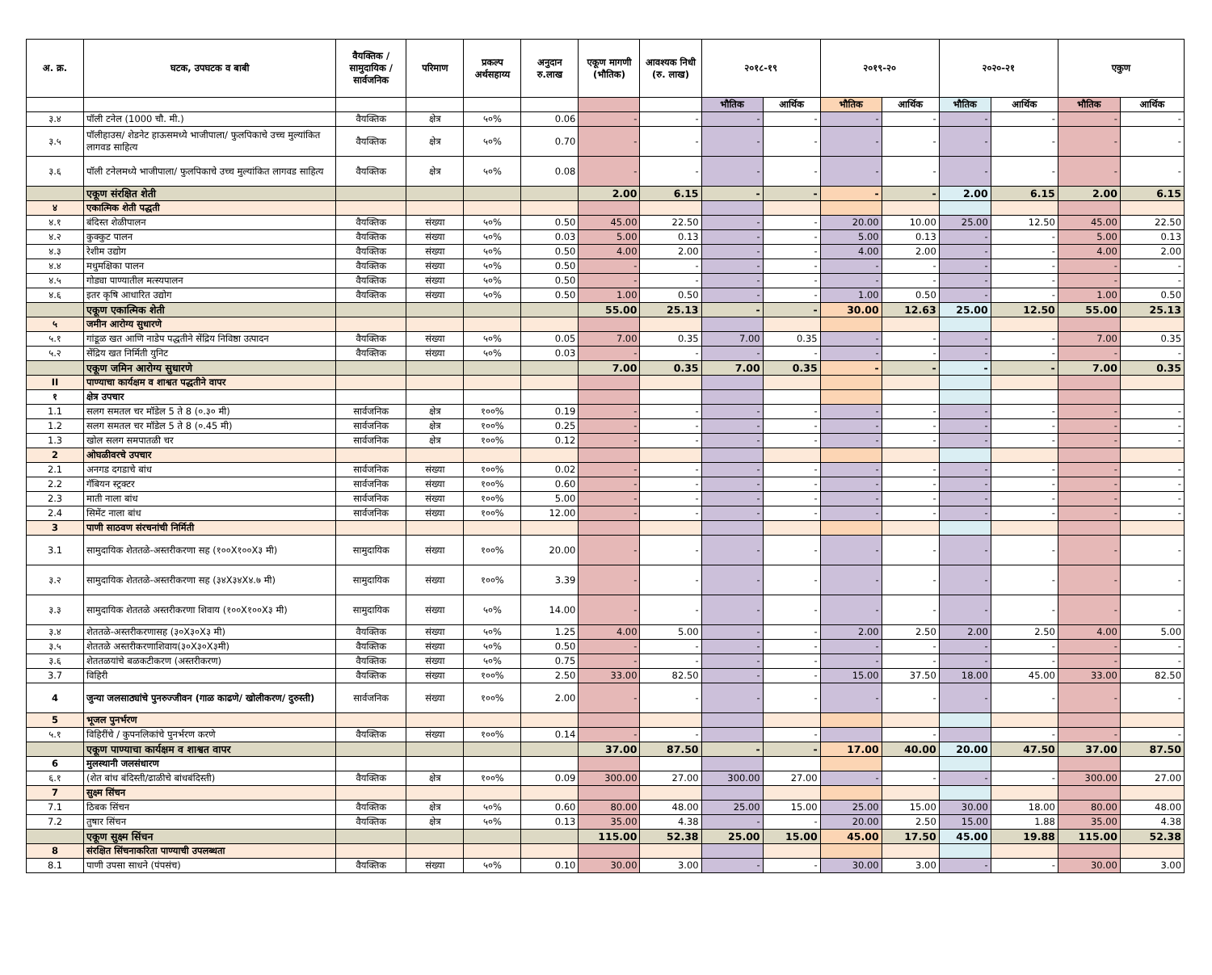| अ. क्र. | घटक, उपघटक व बाबी | वैयक्तिक /सामुदायिक /सार्वजनिक | परिमाण | प्रकल्प अर्थसहाय्य | अनुदान रु.लाख | एकूण मागणी (भौतिक) | आवश्यक निधी (रु. लाख) | २०१८-१९ | | २०१९-२० | | २०२०-२१ | | एकुण | |
| --- | --- | --- | --- | --- | --- | --- | --- | --- | --- | --- | --- | --- | --- | --- | --- |
| | | | | | | | | भौतिक | आर्थिक | भौतिक | आर्थिक | भौतिक | आर्थिक | भौतिक | आर्थिक |
| ३.४ | पॉली टनेल (1000 चौ. मी.) | वैयक्तिक | क्षेत्र | ५०% | 0.06 | - | - | - | - | - | - | - | - | - | - |
| ३.५ | पॉलीहाउस/ शेडनेट हाऊसमध्ये भाजीपाला/ फुलपिकाचे उच्च मुल्यांकित लागवड साहित्य | वैयक्तिक | क्षेत्र | ५०% | 0.70 | - | - | - | - | - | - | - | - | - | - |
| ३.६ | पॉली टनेलमध्ये भाजीपाला/ फुलपिकाचे उच्च मुल्यांकित लागवड साहित्य | वैयक्तिक | क्षेत्र | ५०% | 0.08 | - | - | - | - | - | - | - | - | - | - |
| | एकूण संरक्षित शेती | | | | | 2.00 | 6.15 | - | - | - | - | 2.00 | 6.15 | 2.00 | 6.15 |
| ४ | एकात्मिक शेती पद्धती | | | | | | | | | | | | | | |
| ४.१ | बंदिस्त शेळीपालन | वैयक्तिक | संख्या | ५०% | 0.50 | 45.00 | 22.50 | - | - | 20.00 | 10.00 | 25.00 | 12.50 | 45.00 | 22.50 |
| ४.२ | कुक्कुट पालन | वैयक्तिक | संख्या | ५०% | 0.03 | 5.00 | 0.13 | - | - | 5.00 | 0.13 | - | - | 5.00 | 0.13 |
| ४.३ | रेशीम उद्योग | वैयक्तिक | संख्या | ५०% | 0.50 | 4.00 | 2.00 | - | - | 4.00 | 2.00 | - | - | 4.00 | 2.00 |
| ४.४ | मधुमक्षिका पालन | वैयक्तिक | संख्या | ५०% | 0.50 | - | - | - | - | - | - | - | - | - | - |
| ४.५ | गोड्या पाण्यातील मत्स्यपालन | वैयक्तिक | संख्या | ५०% | 0.50 | - | - | - | - | - | - | - | - | - | - |
| ४.६ | इतर कृषि आधारित उद्योग | वैयक्तिक | संख्या | ५०% | 0.50 | 1.00 | 0.50 | - | - | 1.00 | 0.50 | - | - | 1.00 | 0.50 |
| | एकूण एकात्मिक शेती | | | | | 55.00 | 25.13 | - | - | 30.00 | 12.63 | 25.00 | 12.50 | 55.00 | 25.13 |
| ५ | जमीन आरोग्य सुधारणे | | | | | | | | | | | | | | |
| ५.१ | गांडूळ खत आणि नाडेप पद्धतीने सेंद्रिय निविष्ठा उत्पादन | वैयक्तिक | संख्या | ५०% | 0.05 | 7.00 | 0.35 | 7.00 | 0.35 | - | - | - | - | 7.00 | 0.35 |
| ५.२ | सेंद्रिय खत निर्मिती युनिट | वैयक्तिक | संख्या | ५०% | 0.03 | - | - | - | - | - | - | - | - | - | - |
| | एकूण जमिन आरोग्य सुधारणे | | | | | 7.00 | 0.35 | 7.00 | 0.35 | - | - | - | - | 7.00 | 0.35 |
| II | पाण्याचा कार्यक्षम व शाश्वत पद्धतीने वापर | | | | | | | | | | | | | | |
| १ | क्षेत्र उपचार | | | | | | | | | | | | | | |
| 1.1 | सलग समतल चर मॉडेल 5 ते 8 (०.३० मी) | सार्वजनिक | क्षेत्र | १००% | 0.19 | - | - | - | - | - | - | - | - | - | - |
| 1.2 | सलग समतल चर मॉडेल 5 ते 8 (०.45 मी) | सार्वजनिक | क्षेत्र | १००% | 0.25 | - | - | - | - | - | - | - | - | - | - |
| 1.3 | खोल सलग समपातळी चर | सार्वजनिक | क्षेत्र | १००% | 0.12 | - | - | - | - | - | - | - | - | - | - |
| 2 | ओघळीवरचे उपचार | | | | | | | | | | | | | | |
| 2.1 | अनगड दगडाचे बांध | सार्वजनिक | संख्या | १००% | 0.02 | - | - | - | - | - | - | - | - | - | - |
| 2.2 | गॅबियन स्ट्रक्टर | सार्वजनिक | संख्या | १००% | 0.60 | - | - | - | - | - | - | - | - | - | - |
| 2.3 | माती नाला बांध | सार्वजनिक | संख्या | १००% | 5.00 | - | - | - | - | - | - | - | - | - | - |
| 2.4 | सिमेंट नाला बांध | सार्वजनिक | संख्या | १००% | 12.00 | - | - | - | - | - | - | - | - | - | - |
| 3 | पाणी साठवण संरचनांची निर्मिती | | | | | | | | | | | | | | |
| 3.1 | सामुदायिक शेततळे-अस्तरीकरणा सह (१००X१००X३ मी) | सामुदायिक | संख्या | १००% | 20.00 | - | - | - | - | - | - | - | - | - | - |
| ३.२ | सामुदायिक शेततळे-अस्तरीकरणा सह (३४X३४X४.७ मी) | सामुदायिक | संख्या | १००% | 3.39 | - | - | - | - | - | - | - | - | - | - |
| ३.३ | सामुदायिक शेततळे अस्तरीकरणा शिवाय (१००X१००X३ मी) | सामुदायिक | संख्या | ५०% | 14.00 | - | - | - | - | - | - | - | - | - | - |
| ३.४ | शेततळे-अस्तरीकरणासह (३०X३०X३ मी) | वैयक्तिक | संख्या | ५०% | 1.25 | 4.00 | 5.00 | - | - | 2.00 | 2.50 | 2.00 | 2.50 | 4.00 | 5.00 |
| ३.५ | शेततळे अस्तरीकरणाशिवाय(३०X३०X३मी) | वैयक्तिक | संख्या | ५०% | 0.50 | - | - | - | - | - | - | - | - | - | - |
| ३.६ | शेततळयांचे बळकटीकरण (अस्तरीकरण) | वैयक्तिक | संख्या | ५०% | 0.75 | - | - | - | - | - | - | - | - | - | - |
| 3.7 | विहिरी | वैयक्तिक | संख्या | १००% | 2.50 | 33.00 | 82.50 | - | - | 15.00 | 37.50 | 18.00 | 45.00 | 33.00 | 82.50 |
| 4 | जुन्या जलसाठ्यांचे पुनरुज्जीवन (गाळ काढणे/ खोलीकरण/ दुरुस्ती) | सार्वजनिक | संख्या | १००% | 2.00 | - | - | - | - | - | - | - | - | - | - |
| 5 | भूजल पुनर्भरण | | | | | | | | | | | | | | |
| ५.१ | विहिरींचे / कुपनलिकांचे पुनर्भरण करणे | वैयक्तिक | संख्या | १००% | 0.14 | - | - | | - | | - | | - | - | - |
| | एकूण पाण्याचा कार्यक्षम व शाश्वत वापर | | | | | 37.00 | 87.50 | - | - | 17.00 | 40.00 | 20.00 | 47.50 | 37.00 | 87.50 |
| 6 | मुलस्थानी जलसंधारण | | | | | | | | | | | | | | |
| ६.१ | (शेत बांध बंदिस्ती/ढाळीचे बांधबंदिस्ती) | वैयक्तिक | क्षेत्र | १००% | 0.09 | 300.00 | 27.00 | 300.00 | 27.00 | - | - | - | - | 300.00 | 27.00 |
| 7 | सुक्ष्म सिंचन | | | | | | | | | | | | | | |
| 7.1 | ठिबक सिंचन | वैयक्तिक | क्षेत्र | ५०% | 0.60 | 80.00 | 48.00 | 25.00 | 15.00 | 25.00 | 15.00 | 30.00 | 18.00 | 80.00 | 48.00 |
| 7.2 | तुषार सिंचन | वैयक्तिक | क्षेत्र | ५०% | 0.13 | 35.00 | 4.38 | - | - | 20.00 | 2.50 | 15.00 | 1.88 | 35.00 | 4.38 |
| | एकूण सुक्ष्म सिंचन | | | | | 115.00 | 52.38 | 25.00 | 15.00 | 45.00 | 17.50 | 45.00 | 19.88 | 115.00 | 52.38 |
| 8 | संरक्षित सिंचनाकरिता पाण्याची उपलब्धता | | | | | | | | | | | | | | |
| 8.1 | पाणी उपसा साधने (पंपसंच) | वैयक्तिक | संख्या | ५०% | 0.10 | 30.00 | 3.00 | - | - | 30.00 | 3.00 | - | - | 30.00 | 3.00 |